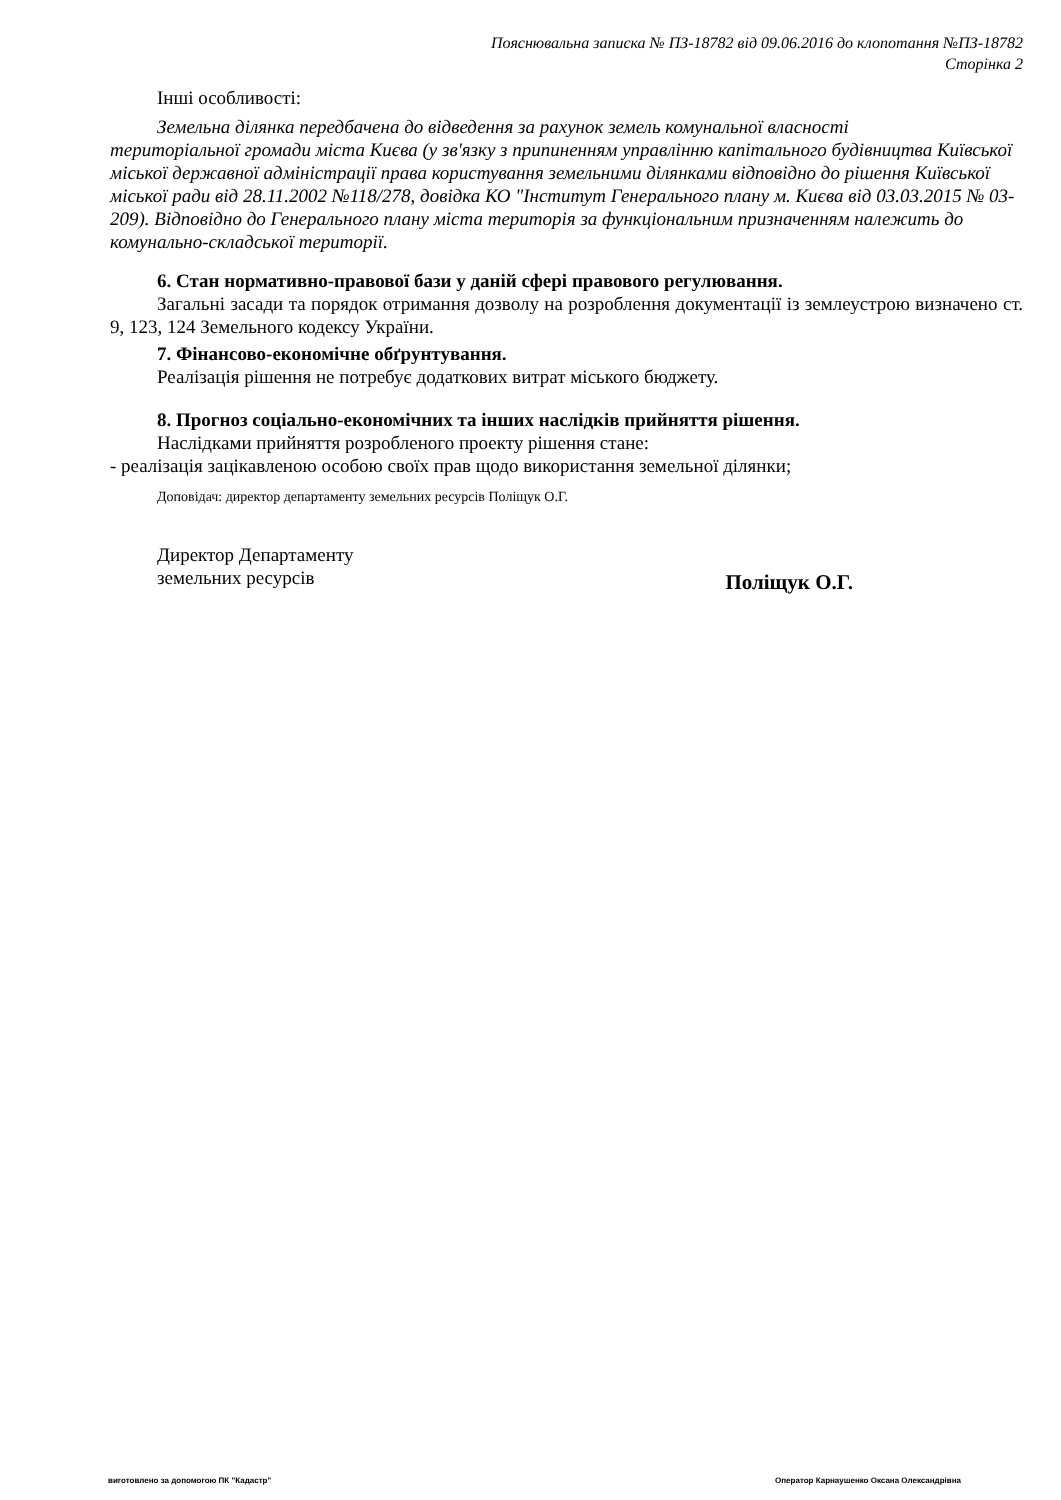Пояснювальна записка № ПЗ-18782 від 09.06.2016 до клопотання №ПЗ-18782
Сторінка 2
Інші особливості:
Земельна ділянка передбачена до відведення за рахунок земель комунальної власності
територіальної громади міста Києва (у зв'язку з припиненням управлінню капітального будівництва Київської міської державної адміністрації права користування земельними ділянками відповідно до рішення Київської міської ради від 28.11.2002 №118/278, довідка КО "Інститут Генерального плану м. Києва від 03.03.2015 № 03-209). Відповідно до Генерального плану міста територія за функціональним призначенням належить до комунально-складської території.
6. Стан нормативно-правової бази у даній сфері правового регулювання.
Загальні засади та порядок отримання дозволу на розроблення документації із землеустрою визначено ст. 9, 123, 124 Земельного кодексу України.
7. Фінансово-економічне обґрунтування.
Реалізація рішення не потребує додаткових витрат міського бюджету.
8. Прогноз соціально-економічних та інших наслідків прийняття рішення.
Наслідками прийняття розробленого проекту рішення стане:
- реалізація зацікавленою особою своїх прав щодо використання земельної ділянки;
Доповідач: директор департаменту земельних ресурсів Поліщук О.Г.
Директор Департаменту
земельних ресурсів
Поліщук О.Г.
виготовлено за допомогою ПК "Кадастр" Оператор Карнаушенко Оксана Олександрівна